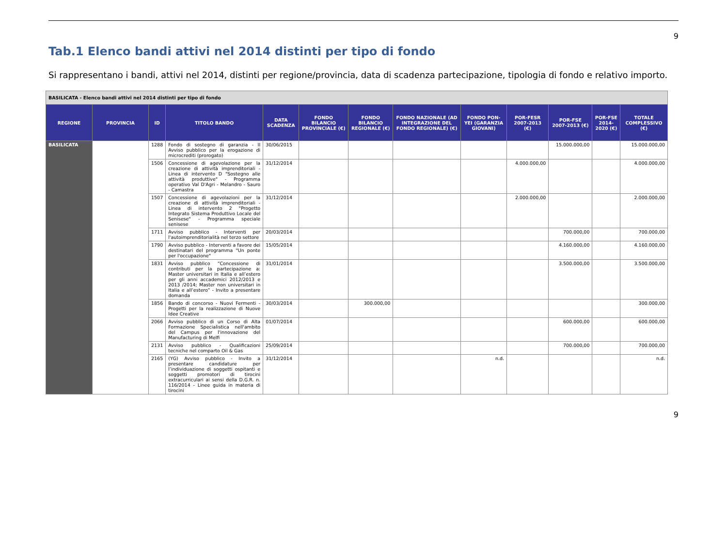9
Tab.1 Elenco bandi attivi nel 2014 distinti per tipo di fondo
Si rappresentano i bandi, attivi nel 2014, distinti per regione/provincia, data di scadenza partecipazione, tipologia di fondo e relativo importo.
| BASILICATA - Elenco bandi attivi nel 2014 distinti per tipo di fondo | | | | | | | | | | | | |
| REGIONE | PROVINCIA | ID | TITOLO BANDO | DATA SCADENZA | FONDO BILANCIO PROVINCIALE (€) | FONDO BILANCIO REGIONALE (€) | FONDO NAZIONALE (AD INTEGRAZIONE DEL FONDO REGIONALE) (€) | FONDO PON-YEI (GARANZIA GIOVANI) | POR-FESR 2007-2013 (€) | POR-FSE 2007-2013 (€) | POR-FSE 2014-2020 (€) | TOTALE COMPLESSIVO (€) |
| BASILICATA | | 1288 | Fondo di sostegno di garanzia - II Avviso pubblico per la erogazione di microcrediti (prorogato) | 30/06/2015 | | | | | | 15.000.000,00 | | 15.000.000,00 |
| | | 1506 | Concessione di agevolazione per la creazione di attività imprenditoriali - Linea di intervento D "Sostegno alle attività produttive" - Programma operativo Val D'Agri - Melandro - Sauro - Camastra | 31/12/2014 | | | | | 4.000.000,00 | | | 4.000.000,00 |
| | | 1507 | Concessione di agevolazioni per la creazione di attività imprenditoriali - Linea di intervento 2 "Progetto Integrato Sistema Produttivo Locale del Senisese" - Programma speciale senisese | 31/12/2014 | | | | | 2.000.000,00 | | | 2.000.000,00 |
| | | 1711 | Avviso pubblico - Interventi per l'autoimprenditorialità nel terzo settore | 20/03/2014 | | | | | | 700.000,00 | | 700.000,00 |
| | | 1790 | Avviso pubblico - Interventi a favore dei destinatari del programma "Un ponte per l'occupazione" | 15/05/2014 | | | | | | 4.160.000,00 | | 4.160.000,00 |
| | | 1831 | Avviso pubblico “Concessione di contributi per la partecipazione a: Master universitari in Italia e all’estero per gli anni accademici 2012/2013 e 2013 /2014; Master non universitari in Italia e all’estero” - Invito a presentare domanda | 31/01/2014 | | | | | | 3.500.000,00 | | 3.500.000,00 |
| | | 1856 | Bando di concorso - Nuovi Fermenti - Progetti per la realizzazione di Nuove Idee Creative | 30/03/2014 | | 300.000,00 | | | | | | 300.000,00 |
| | | 2066 | Avviso pubblico di un Corso di Alta Formazione Specialistica nell'ambito del Campus per l'innovazione del Manufacturing di Melfi | 01/07/2014 | | | | | | 600.000,00 | | 600.000,00 |
| | | 2131 | Avviso pubblico - Qualificazioni tecniche nel comparto Oil & Gas | 25/09/2014 | | | | | | 700.000,00 | | 700.000,00 |
| | | 2165 | (YG) Avviso pubblico - Invito a presentare candidature per l’individuazione di soggetti ospitanti e soggetti promotori di tirocini extracurriculari ai sensi della D.G.R. n. 116/2014 - Linee guida in materia di tirocini | 31/12/2014 | | | | n.d. | | | | n.d. |
9